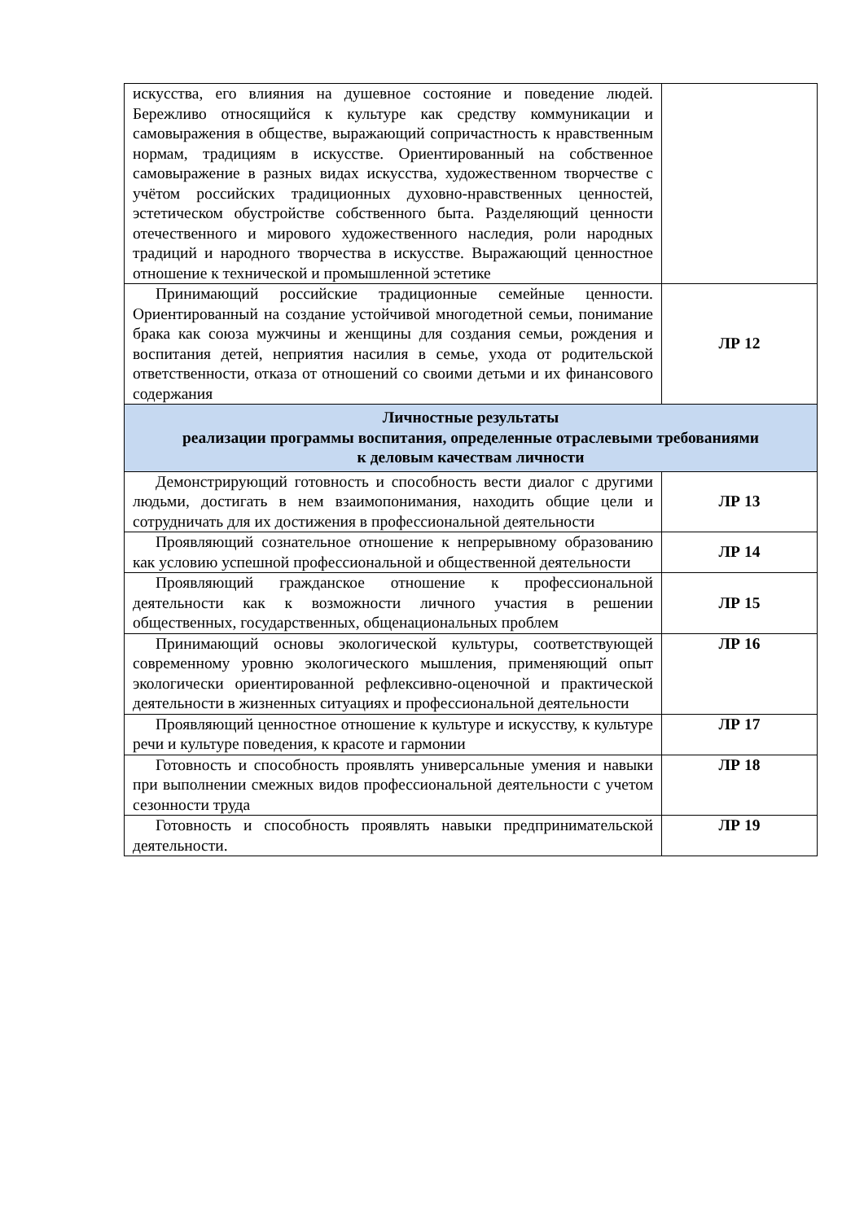| искусства, его влияния на душевное состояние и поведение людей. Бережливо относящийся к культуре как средству коммуникации и самовыражения в обществе, выражающий сопричастность к нравственным нормам, традициям в искусстве. Ориентированный на собственное самовыражение в разных видах искусства, художественном творчестве с учётом российских традиционных духовно-нравственных ценностей, эстетическом обустройстве собственного быта. Разделяющий ценности отечественного и мирового художественного наследия, роли народных традиций и народного творчества в искусстве. Выражающий ценностное отношение к технической и промышленной эстетике | |
| Принимающий российские традиционные семейные ценности. Ориентированный на создание устойчивой многодетной семьи, понимание брака как союза мужчины и женщины для создания семьи, рождения и воспитания детей, неприятия насилия в семье, ухода от родительской ответственности, отказа от отношений со своими детьми и их финансового содержания | ЛР 12 |
| Личностные результаты реализации программы воспитания, определенные отраслевыми требованиями к деловым качествам личности | |
| Демонстрирующий готовность и способность вести диалог с другими людьми, достигать в нем взаимопонимания, находить общие цели и сотрудничать для их достижения в профессиональной деятельности | ЛР 13 |
| Проявляющий сознательное отношение к непрерывному образованию как условию успешной профессиональной и общественной деятельности | ЛР 14 |
| Проявляющий гражданское отношение к профессиональной деятельности как к возможности личного участия в решении общественных, государственных, общенациональных проблем | ЛР 15 |
| Принимающий основы экологической культуры, соответствующей современному уровню экологического мышления, применяющий опыт экологически ориентированной рефлексивно-оценочной и практической деятельности в жизненных ситуациях и профессиональной деятельности | ЛР 16 |
| Проявляющий ценностное отношение к культуре и искусству, к культуре речи и культуре поведения, к красоте и гармонии | ЛР 17 |
| Готовность и способность проявлять универсальные умения и навыки при выполнении смежных видов профессиональной деятельности с учетом сезонности труда | ЛР 18 |
| Готовность и способность проявлять навыки предпринимательской деятельности. | ЛР 19 |